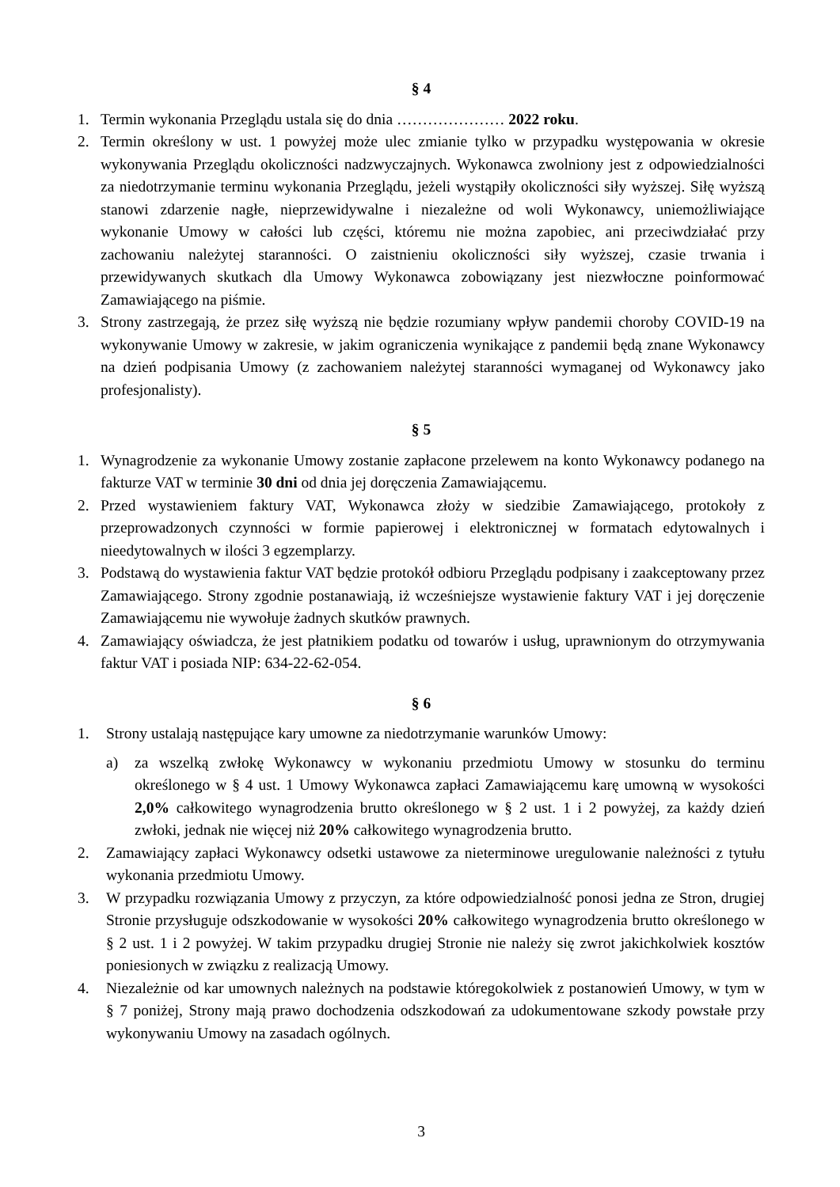§ 4
1. Termin wykonania Przeglądu ustala się do dnia ………………… 2022 roku.
2. Termin określony w ust. 1 powyżej może ulec zmianie tylko w przypadku występowania w okresie wykonywania Przeglądu okoliczności nadzwyczajnych. Wykonawca zwolniony jest z odpowiedzialności za niedotrzymanie terminu wykonania Przeglądu, jeżeli wystąpiły okoliczności siły wyższej. Siłę wyższą stanowi zdarzenie nagłe, nieprzewidywalne i niezależne od woli Wykonawcy, uniemożliwiające wykonanie Umowy w całości lub części, któremu nie można zapobiec, ani przeciwdziałać przy zachowaniu należytej staranności. O zaistnieniu okoliczności siły wyższej, czasie trwania i przewidywanych skutkach dla Umowy Wykonawca zobowiązany jest niezwłoczne poinformować Zamawiającego na piśmie.
3. Strony zastrzegają, że przez siłę wyższą nie będzie rozumiany wpływ pandemii choroby COVID-19 na wykonywanie Umowy w zakresie, w jakim ograniczenia wynikające z pandemii będą znane Wykonawcy na dzień podpisania Umowy (z zachowaniem należytej staranności wymaganej od Wykonawcy jako profesjonalisty).
§ 5
1. Wynagrodzenie za wykonanie Umowy zostanie zapłacone przelewem na konto Wykonawcy podanego na fakturze VAT w terminie 30 dni od dnia jej doręczenia Zamawiającemu.
2. Przed wystawieniem faktury VAT, Wykonawca złoży w siedzibie Zamawiającego, protokoły z przeprowadzonych czynności w formie papierowej i elektronicznej w formatach edytowalnych i nieedytowalnych w ilości 3 egzemplarzy.
3. Podstawą do wystawienia faktur VAT będzie protokół odbioru Przeglądu podpisany i zaakceptowany przez Zamawiającego. Strony zgodnie postanawiają, iż wcześniejsze wystawienie faktury VAT i jej doręczenie Zamawiającemu nie wywołuje żadnych skutków prawnych.
4. Zamawiający oświadcza, że jest płatnikiem podatku od towarów i usług, uprawnionym do otrzymywania faktur VAT i posiada NIP: 634-22-62-054.
§ 6
1. Strony ustalają następujące kary umowne za niedotrzymanie warunków Umowy:
a) za wszelką zwłokę Wykonawcy w wykonaniu przedmiotu Umowy w stosunku do terminu określonego w § 4 ust. 1 Umowy Wykonawca zapłaci Zamawiającemu karę umowną w wysokości 2,0% całkowitego wynagrodzenia brutto określonego w § 2 ust. 1 i 2 powyżej, za każdy dzień zwłoki, jednak nie więcej niż 20% całkowitego wynagrodzenia brutto.
2. Zamawiający zapłaci Wykonawcy odsetki ustawowe za nieterminowe uregulowanie należności z tytułu wykonania przedmiotu Umowy.
3. W przypadku rozwiązania Umowy z przyczyn, za które odpowiedzialność ponosi jedna ze Stron, drugiej Stronie przysługuje odszkodowanie w wysokości 20% całkowitego wynagrodzenia brutto określonego w § 2 ust. 1 i 2 powyżej. W takim przypadku drugiej Stronie nie należy się zwrot jakichkolwiek kosztów poniesionych w związku z realizacją Umowy.
4. Niezależnie od kar umownych należnych na podstawie któregokolwiek z postanowień Umowy, w tym w § 7 poniżej, Strony mają prawo dochodzenia odszkodowań za udokumentowane szkody powstałe przy wykonywaniu Umowy na zasadach ogólnych.
3